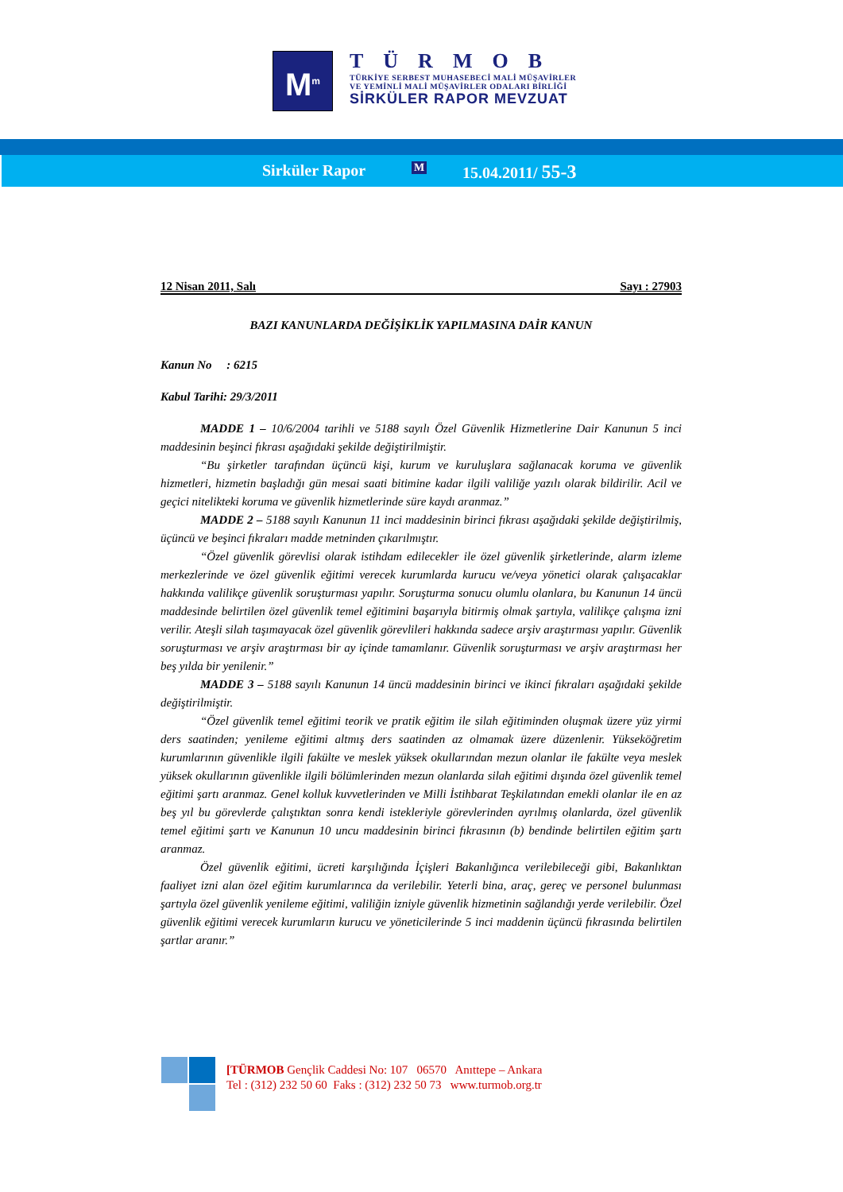M<sup>m</sup>
TÜRMOB
TÜRKİYE SERBEST MUHASEBECİ MALİ MÜŞAVİRLER
VE YEMİNLİ MALİ MÜŞAVİRLER ODALARI BİRLİĞİ
SİRKÜLER RAPOR MEVZUAT
Sirküler Rapor M 15.04.2011/ 55-3
12 Nisan 2011, Salı Sayı : 27903
BAZI KANUNLARDA DEĞİŞİKLİK YAPILMASINA DAİR KANUN
Kanun No : 6215
Kabul Tarihi: 29/3/2011
MADDE 1 – 10/6/2004 tarihli ve 5188 sayılı Özel Güvenlik Hizmetlerine Dair Kanunun 5 inci maddesinin beşinci fıkrası aşağıdaki şekilde değiştirilmiştir.
“Bu şirketler tarafından üçüncü kişi, kurum ve kuruluşlara sağlanacak koruma ve güvenlik hizmetleri, hizmetin başladığı gün mesai saati bitimine kadar ilgili valiliğe yazılı olarak bildirilir. Acil ve geçici nitelikteki koruma ve güvenlik hizmetlerinde süre kaydı aranmaz.”
MADDE 2 – 5188 sayılı Kanunun 11 inci maddesinin birinci fıkrası aşağıdaki şekilde değiştirilmiş, üçüncü ve beşinci fıkraları madde metninden çıkarılmıştır.
“Özel güvenlik görevlisi olarak istihdam edilecekler ile özel güvenlik şirketlerinde, alarm izleme merkezlerinde ve özel güvenlik eğitimi verecek kurumlarda kurucu ve/veya yönetici olarak çalışacaklar hakkında valilikçe güvenlik soruşturması yapılır. Soruşturma sonucu olumlu olanlara, bu Kanunun 14 üncü maddesinde belirtilen özel güvenlik temel eğitimini başarıyla bitirmiş olmak şartıyla, valilikçe çalışma izni verilir. Ateşli silah taşımayacak özel güvenlik görevlileri hakkında sadece arşiv araştırması yapılır. Güvenlik soruşturması ve arşiv araştırması bir ay içinde tamamlanır. Güvenlik soruşturması ve arşiv araştırması her beş yılda bir yenilenir.”
MADDE 3 – 5188 sayılı Kanunun 14 üncü maddesinin birinci ve ikinci fıkraları aşağıdaki şekilde değiştirilmiştir.
“Özel güvenlik temel eğitimi teorik ve pratik eğitim ile silah eğitiminden oluşmak üzere yüz yirmi ders saatinden; yenileme eğitimi altmış ders saatinden az olmamak üzere düzenlenir. Yükseköğretim kurumlarının güvenlikle ilgili fakülte ve meslek yüksek okullarından mezun olanlar ile fakülte veya meslek yüksek okullarının güvenlikle ilgili bölümlerinden mezun olanlarda silah eğitimi dışında özel güvenlik temel eğitimi şartı aranmaz. Genel kolluk kuvvetlerinden ve Milli İstihbarat Teşkilatından emekli olanlar ile en az beş yıl bu görevlerde çalıştıktan sonra kendi istekleriyle görevlerinden ayrılmış olanlarda, özel güvenlik temel eğitimi şartı ve Kanunun 10 uncu maddesinin birinci fıkrasının (b) bendinde belirtilen eğitim şartı aranmaz.
Özel güvenlik eğitimi, ücreti karşılığında İçişleri Bakanlığınca verilebileceği gibi, Bakanlıktan faaliyet izni alan özel eğitim kurumlarınca da verilebilir. Yeterli bina, araç, gereç ve personel bulunması şartıyla özel güvenlik yenileme eğitimi, valiliğin izniyle güvenlik hizmetinin sağlandığı yerde verilebilir. Özel güvenlik eğitimi verecek kurumların kurucu ve yöneticilerinde 5 inci maddenin üçüncü fıkrasında belirtilen şartlar aranır.”
[TÜRMOB Gençlik Caddesi No: 107 06570 Anıttepe – Ankara
Tel : (312) 232 50 60 Faks : (312) 232 50 73 www.turmob.org.tr